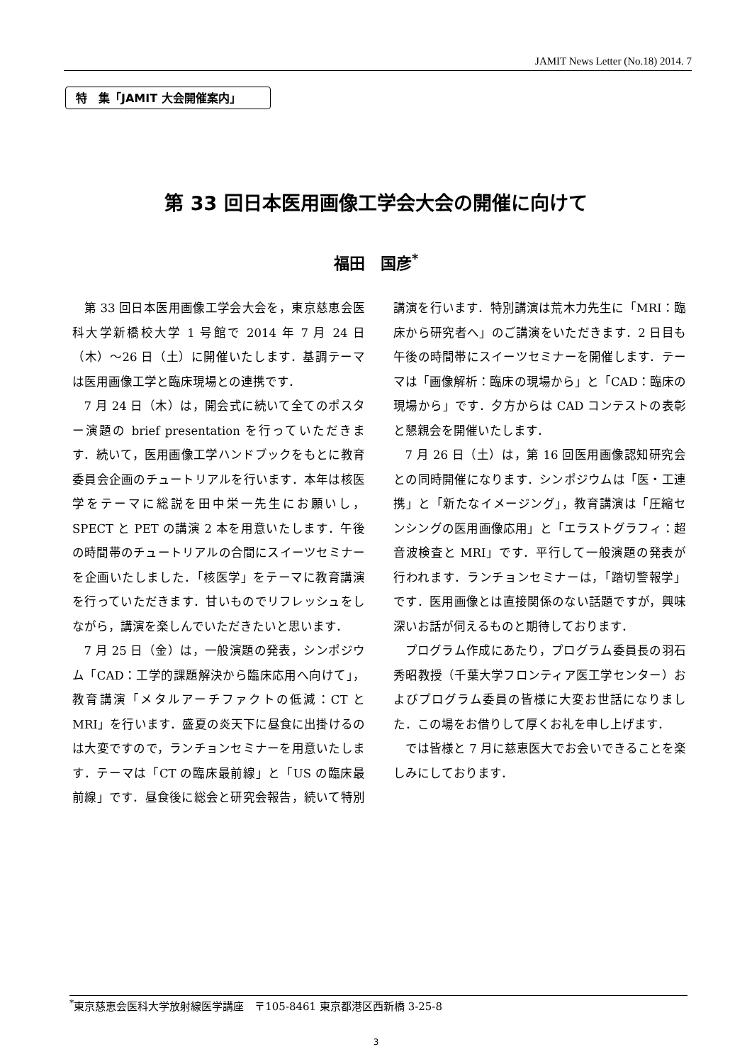JAMIT News Letter (No.18) 2014. 7
特　集「JAMIT 大会開催案内」
第 33 回日本医用画像工学会大会の開催に向けて
福田　国彦<sup>*</sup>
第 33 回日本医用画像工学会大会を，東京慈恵会医科大学新橋校大学 1 号館で 2014 年 7 月 24 日（木）～26 日（土）に開催いたします．基調テーマは医用画像工学と臨床現場との連携です．
7 月 24 日（木）は，開会式に続いて全てのポスター演題の brief presentation を行っていただきます．続いて，医用画像工学ハンドブックをもとに教育委員会企画のチュートリアルを行います．本年は核医学をテーマに総説を田中栄一先生にお願いし，SPECT と PET の講演 2 本を用意いたします．午後の時間帯のチュートリアルの合間にスイーツセミナーを企画いたしました．「核医学」をテーマに教育講演を行っていただきます．甘いものでリフレッシュをしながら，講演を楽しんでいただきたいと思います．
7 月 25 日（金）は，一般演題の発表，シンポジウム「CAD：工学的課題解決から臨床応用へ向けて」，教育講演「メタルアーチファクトの低減：CT と MRI」を行います．盛夏の炎天下に昼食に出掛けるのは大変ですので，ランチョンセミナーを用意いたします．テーマは「CT の臨床最前線」と「US の臨床最前線」です．昼食後に総会と研究会報告，続いて特別講演を行います．特別講演は荒木力先生に「MRI：臨床から研究者へ」のご講演をいただきます．2 日目も午後の時間帯にスイーツセミナーを開催します．テーマは「画像解析：臨床の現場から」と「CAD：臨床の現場から」です．夕方からは CAD コンテストの表彰と懇親会を開催いたします．
7 月 26 日（土）は，第 16 回医用画像認知研究会との同時開催になります．シンポジウムは「医・工連携」と「新たなイメージング」，教育講演は「圧縮センシングの医用画像応用」と「エラストグラフィ：超音波検査と MRI」です．平行して一般演題の発表が行われます．ランチョンセミナーは，「踏切警報学」です．医用画像とは直接関係のない話題ですが，興味深いお話が伺えるものと期待しております．
プログラム作成にあたり，プログラム委員長の羽石秀昭教授（千葉大学フロンティア医工学センター）およびプログラム委員の皆様に大変お世話になりました．この場をお借りして厚くお礼を申し上げます．
では皆様と 7 月に慈恵医大でお会いできることを楽しみにしております．
<sup>*</sup> 東京慈恵会医科大学放射線医学講座　〒105-8461 東京都港区西新橋 3-25-8
3